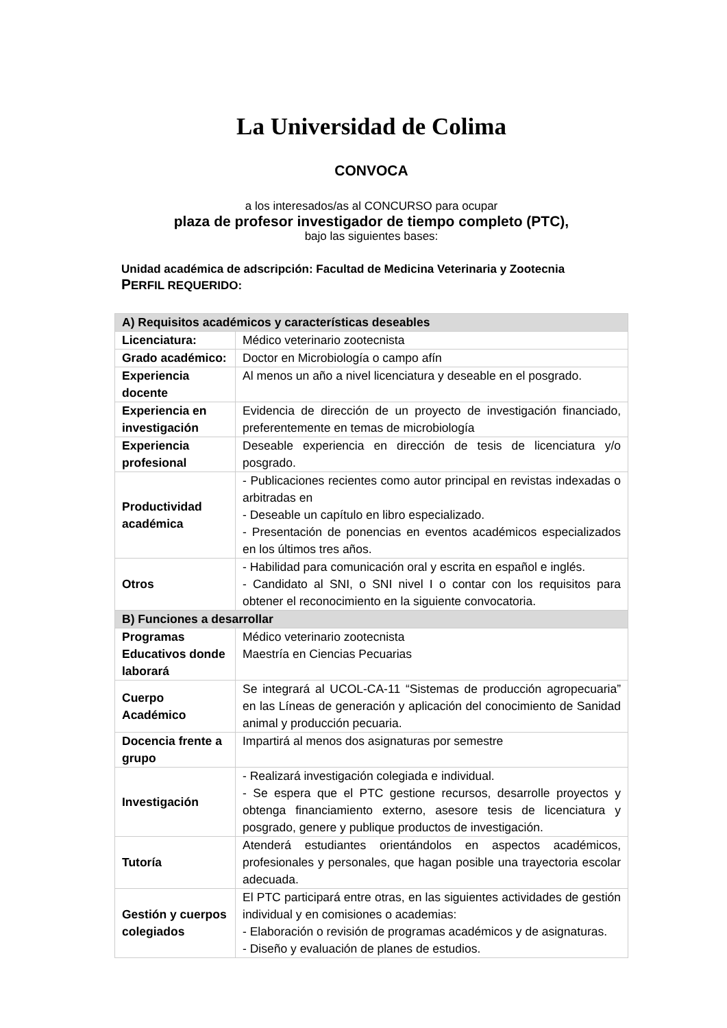La Universidad de Colima
CONVOCA
a los interesados/as al CONCURSO para ocupar
plaza de profesor investigador de tiempo completo (PTC),
bajo las siguientes bases:
Unidad académica de adscripción: Facultad de Medicina Veterinaria y Zootecnia
PERFIL REQUERIDO:
| A) Requisitos académicos y características deseables | |
| Licenciatura: | Médico veterinario zootecnista |
| Grado académico: | Doctor en Microbiología o campo afín |
| Experiencia docente | Al menos un año a nivel licenciatura y deseable en el posgrado. |
| Experiencia en investigación | Evidencia de dirección de un proyecto de investigación financiado, preferentemente en temas de microbiología |
| Experiencia profesional | Deseable experiencia en dirección de tesis de licenciatura y/o posgrado. |
| Productividad académica | - Publicaciones recientes como autor principal en revistas indexadas o arbitradas en - Deseable un capítulo en libro especializado. - Presentación de ponencias en eventos académicos especializados en los últimos tres años. |
| Otros | - Habilidad para comunicación oral y escrita en español e inglés. - Candidato al SNI, o SNI nivel I o contar con los requisitos para obtener el reconocimiento en la siguiente convocatoria. |
| B) Funciones a desarrollar | |
| Programas Educativos donde laborará | Médico veterinario zootecnista Maestría en Ciencias Pecuarias |
| Cuerpo Académico | Se integrará al UCOL-CA-11 “Sistemas de producción agropecuaria” en las Líneas de generación y aplicación del conocimiento de Sanidad animal y producción pecuaria. |
| Docencia frente a grupo | Impartirá al menos dos asignaturas por semestre |
| Investigación | - Realizará investigación colegiada e individual. - Se espera que el PTC gestione recursos, desarrolle proyectos y obtenga financiamiento externo, asesore tesis de licenciatura y posgrado, genere y publique productos de investigación. |
| Tutoría | Atenderá estudiantes orientándolos en aspectos académicos, profesionales y personales, que hagan posible una trayectoria escolar adecuada. |
| Gestión y cuerpos colegiados | El PTC participará entre otras, en las siguientes actividades de gestión individual y en comisiones o academias: - Elaboración o revisión de programas académicos y de asignaturas. - Diseño y evaluación de planes de estudios. |